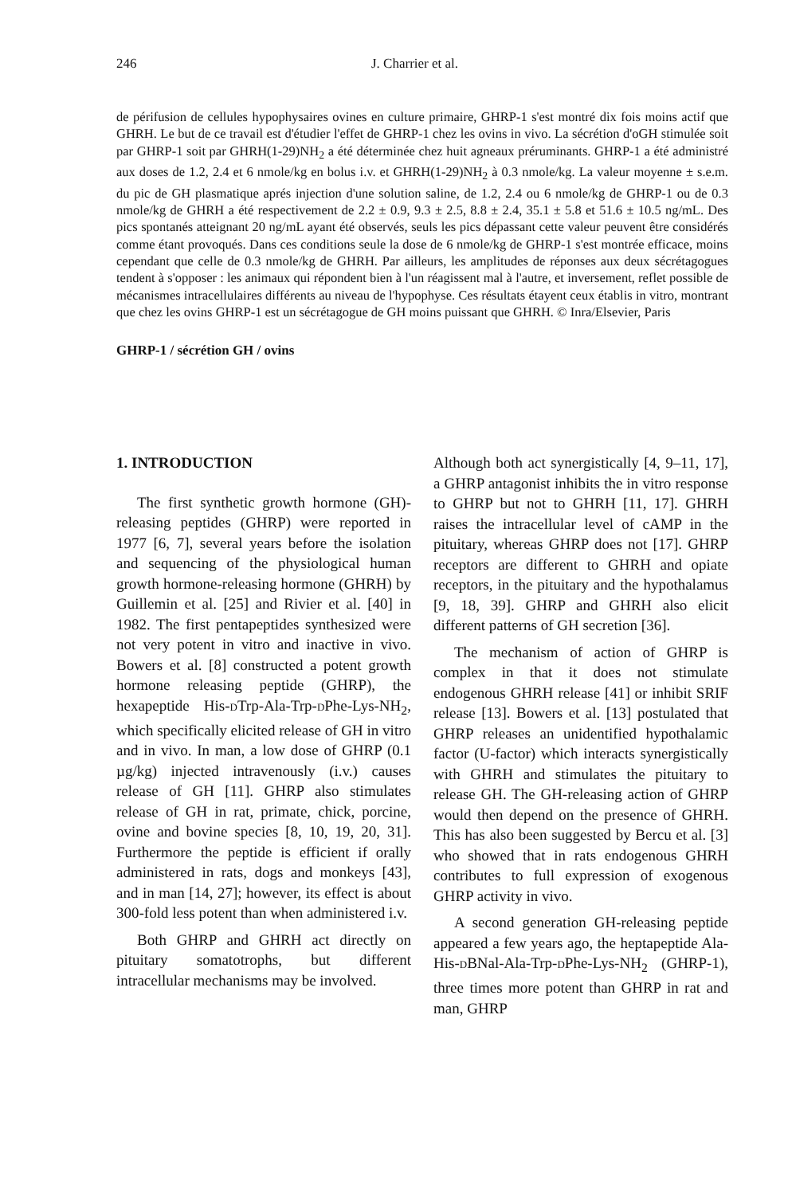246 J. Charrier et al.
de périfusion de cellules hypophysaires ovines en culture primaire, GHRP-1 s'est montré dix fois moins actif que GHRH. Le but de ce travail est d'étudier l'effet de GHRP-1 chez les ovins in vivo. La sécrétion d'oGH stimulée soit par GHRP-1 soit par GHRH(1-29)NH<sub>2</sub> a été déterminée chez huit agneaux préruminants. GHRP-1 a été administré aux doses de 1.2, 2.4 et 6 nmole/kg en bolus i.v. et GHRH(1-29)NH<sub>2</sub> à 0.3 nmole/kg. La valeur moyenne ± s.e.m. du pic de GH plasmatique aprés injection d'une solution saline, de 1.2, 2.4 ou 6 nmole/kg de GHRP-1 ou de 0.3 nmole/kg de GHRH a été respectivement de 2.2 ± 0.9, 9.3 ± 2.5, 8.8 ± 2.4, 35.1 ± 5.8 et 51.6 ± 10.5 ng/mL. Des pics spontanés atteignant 20 ng/mL ayant été observés, seuls les pics dépassant cette valeur peuvent être considérés comme étant provoqués. Dans ces conditions seule la dose de 6 nmole/kg de GHRP-1 s'est montrée efficace, moins cependant que celle de 0.3 nmole/kg de GHRH. Par ailleurs, les amplitudes de réponses aux deux sécrétagogues tendent à s'opposer : les animaux qui répondent bien à l'un réagissent mal à l'autre, et inversement, reflet possible de mécanismes intracellulaires différents au niveau de l'hypophyse. Ces résultats étayent ceux établis in vitro, montrant que chez les ovins GHRP-1 est un sécrétagogue de GH moins puissant que GHRH. © Inra/Elsevier, Paris
GHRP-1 / sécrétion GH / ovins
1. INTRODUCTION
The first synthetic growth hormone (GH)-releasing peptides (GHRP) were reported in 1977 [6, 7], several years before the isolation and sequencing of the physiological human growth hormone-releasing hormone (GHRH) by Guillemin et al. [25] and Rivier et al. [40] in 1982. The first pentapeptides synthesized were not very potent in vitro and inactive in vivo. Bowers et al. [8] constructed a potent growth hormone releasing peptide (GHRP), the hexapeptide His-d Trp-Ala-Trp-d Phe-Lys-NH<sub>2</sub>, which specifically elicited release of GH in vitro and in vivo. In man, a low dose of GHRP (0.1 µg/kg) injected intravenously (i.v.) causes release of GH [11]. GHRP also stimulates release of GH in rat, primate, chick, porcine, ovine and bovine species [8, 10, 19, 20, 31]. Furthermore the peptide is efficient if orally administered in rats, dogs and monkeys [43], and in man [14, 27]; however, its effect is about 300-fold less potent than when administered i.v.
Both GHRP and GHRH act directly on pituitary somatotrophs, but different intracellular mechanisms may be involved.
Although both act synergistically [4, 9–11, 17], a GHRP antagonist inhibits the in vitro response to GHRP but not to GHRH [11, 17]. GHRH raises the intracellular level of cAMP in the pituitary, whereas GHRP does not [17]. GHRP receptors are different to GHRH and opiate receptors, in the pituitary and the hypothalamus [9, 18, 39]. GHRP and GHRH also elicit different patterns of GH secretion [36].
The mechanism of action of GHRP is complex in that it does not stimulate endogenous GHRH release [41] or inhibit SRIF release [13]. Bowers et al. [13] postulated that GHRP releases an unidentified hypothalamic factor (U-factor) which interacts synergistically with GHRH and stimulates the pituitary to release GH. The GH-releasing action of GHRP would then depend on the presence of GHRH. This has also been suggested by Bercu et al. [3] who showed that in rats endogenous GHRH contributes to full expression of exogenous GHRP activity in vivo.
A second generation GH-releasing peptide appeared a few years ago, the heptapeptide Ala-His-d BNal-Ala-Trp-d Phe-Lys-NH<sub>2</sub> (GHRP-1), three times more potent than GHRP in rat and man, GHRP